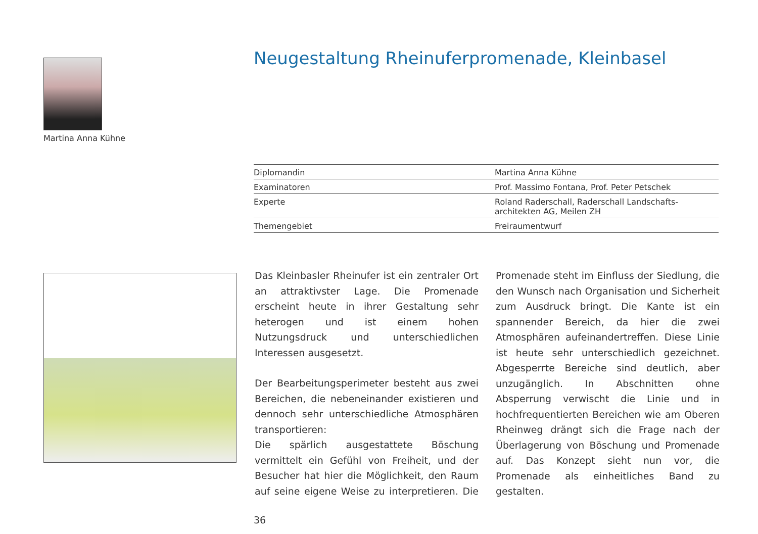Martina Anna Kühne
Neugestaltung Rheinuferpromenade, Kleinbasel
| Diplomandin | Martina Anna Kühne |
| Examinatoren | Prof. Massimo Fontana, Prof. Peter Petschek |
| Experte | Roland Raderschall, Raderschall Landschafts- architekten AG, Meilen ZH |
| Themengebiet | Freiraumentwurf |
Das Kleinbasler Rheinufer ist ein zentraler Ort an attraktivster Lage. Die Promenade erscheint heute in ihrer Gestaltung sehr heterogen und ist einem hohen Nutzungsdruck und unterschiedlichen Interessen ausgesetzt.
Der Bearbeitungsperimeter besteht aus zwei Bereichen, die nebeneinander existieren und dennoch sehr unterschiedliche Atmosphären transportieren:
Die spärlich ausgestattete Böschung vermittelt ein Gefühl von Freiheit, und der Besucher hat hier die Möglichkeit, den Raum auf seine eigene Weise zu interpretieren. Die Promenade steht im Einfluss der Siedlung, die den Wunsch nach Organisation und Sicherheit zum Ausdruck bringt. Die Kante ist ein spannender Bereich, da hier die zwei Atmosphären aufeinandertreffen. Diese Linie ist heute sehr unterschiedlich gezeichnet. Abgesperrte Bereiche sind deutlich, aber unzugänglich. In Abschnitten ohne Absperrung verwischt die Linie und in hochfrequentierten Bereichen wie am Oberen Rheinweg drängt sich die Frage nach der Überlagerung von Böschung und Promenade auf. Das Konzept sieht nun vor, die Promenade als einheitliches Band zu gestalten.
36